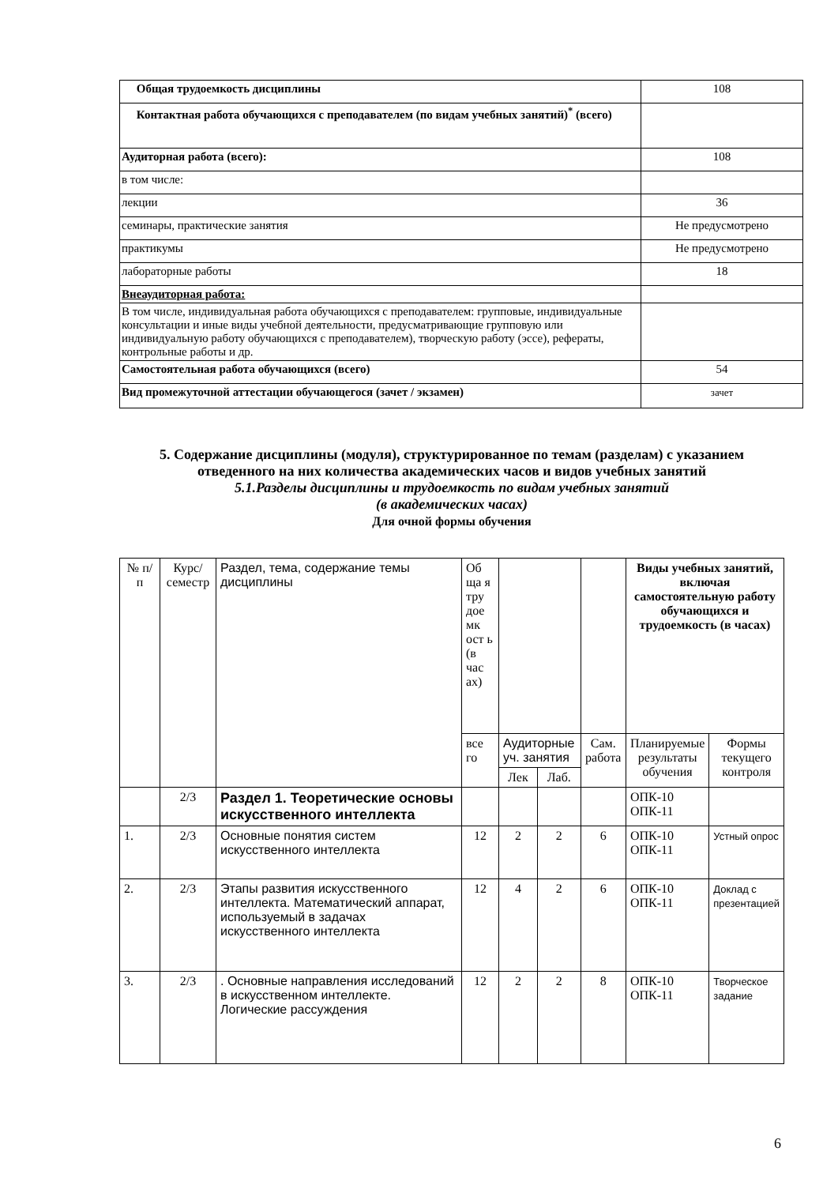| Общая трудоемкость дисциплины | 108 |
| Контактная работа обучающихся с преподавателем (по видам учебных занятий)<sup>*</sup> (всего) | |
| Аудиторная работа (всего): | 108 |
| в том числе: | |
| лекции | 36 |
| семинары, практические занятия | Не предусмотрено |
| практикумы | Не предусмотрено |
| лабораторные работы | 18 |
| Внеаудиторная работа: | |
| В том числе, индивидуальная работа обучающихся с преподавателем: групповые, индивидуальные консультации и иные виды учебной деятельности, предусматривающие групповую или индивидуальную работу обучающихся с преподавателем), творческую работу (эссе), рефераты, контрольные работы и др. | |
| Самостоятельная работа обучающихся (всего) | 54 |
| Вид промежуточной аттестации обучающегося (зачет / экзамен) | зачет |
5. Содержание дисциплины (модуля), структурированное по темам (разделам) с указанием отведенного на них количества академических часов и видов учебных занятий
5.1.Разделы дисциплины и трудоемкость по видам учебных занятий
(в академических часах)
Для очной формы обучения
| № п/п | Курс/ семестр | Раздел, тема, содержание темы дисциплины | Об ща я тру дое мк ост ь (в час ах) | | | | Виды учебных занятий, включая самостоятельную работу обучающихся и трудоемкость (в часах) | |
| | | | все го | Аудиторные уч. занятия | | Сам. работа | Планируемые результаты обучения | Формы текущего контроля |
| | | | | Лек | Лаб. | | | |
| | 2/3 | Раздел 1. Теоретические основы искусственного интеллекта | | | | | ОПК-10 ОПК-11 | |
| 1. | 2/3 | Основные понятия систем искусственного интеллекта | 12 | 2 | 2 | 6 | ОПК-10 ОПК-11 | Устный опрос |
| 2. | 2/3 | Этапы развития искусственного интеллекта. Математический аппарат, используемый в задачах искусственного интеллекта | 12 | 4 | 2 | 6 | ОПК-10 ОПК-11 | Доклад с презентацией |
| 3. | 2/3 | . Основные направления исследований в искусственном интеллекте. Логические рассуждения | 12 | 2 | 2 | 8 | ОПК-10 ОПК-11 | Творческое задание |
6